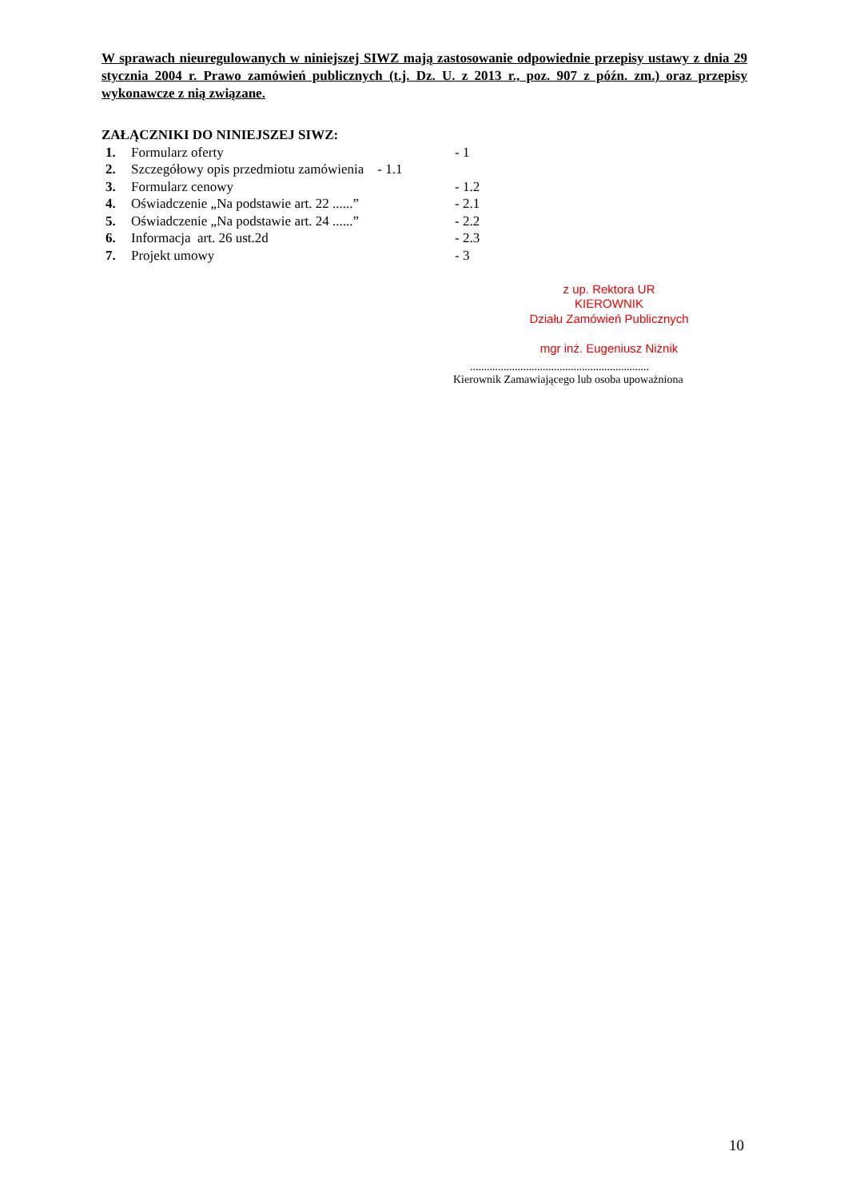W sprawach nieuregulowanych w niniejszej SIWZ mają zastosowanie odpowiednie przepisy ustawy z dnia 29 stycznia 2004 r. Prawo zamówień publicznych (t.j. Dz. U. z 2013 r., poz. 907 z późn. zm.) oraz przepisy wykonawcze z nią związane.
ZAŁĄCZNIKI DO NINIEJSZEJ SIWZ:
| 1. | Formularz oferty | - 1 |
| 2. | Szczegółowy opis przedmiotu zamówienia - 1.1 | |
| 3. | Formularz cenowy | - 1.2 |
| 4. | Oświadczenie „Na podstawie art. 22 ......” | - 2.1 |
| 5. | Oświadczenie „Na podstawie art. 24 ......” | - 2.2 |
| 6. | Informacja art. 26 ust.2d | - 2.3 |
| 7. | Projekt umowy | - 3 |
z up. Rektora UR
KIEROWNIK
Działu Zamówień Publicznych
mgr inż. Eugeniusz Niżnik
................................................................
Kierownik Zamawiającego lub osoba upoważniona
10